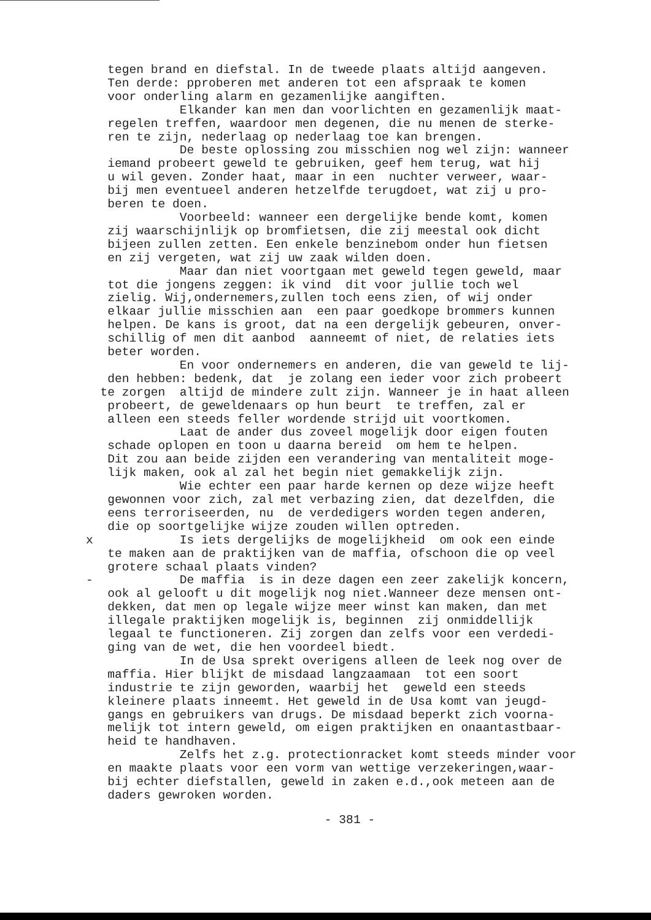tegen brand en diefstal. In de tweede plaats altijd aangeven. Ten derde: pproberen met anderen tot een afspraak te komen voor onderling alarm en gezamenlijke aangiften. Elkander kan men dan voorlichten en gezamenlijk maat- regelen treffen, waardoor men degenen, die nu menen de sterke- ren te zijn, nederlaag op nederlaag toe kan brengen. De beste oplossing zou misschien nog wel zijn: wanneer iemand probeert geweld te gebruiken, geef hem terug, wat hij u wil geven. Zonder haat, maar in een nuchter verweer, waar- bij men eventueel anderen hetzelfde terugdoet, wat zij u pro- beren te doen. Voorbeeld: wanneer een dergelijke bende komt, komen zij waarschijnlijk op bromfietsen, die zij meestal ook dicht bijeen zullen zetten. Een enkele benzinebom onder hun fietsen en zij vergeten, wat zij uw zaak wilden doen. Maar dan niet voortgaan met geweld tegen geweld, maar tot die jongens zeggen: ik vind dit voor jullie toch wel zielig. Wij,ondernemers,zullen toch eens zien, of wij onder elkaar jullie misschien aan een paar goedkope brommers kunnen helpen. De kans is groot, dat na een dergelijk gebeuren, onver- schillig of men dit aanbod aanneemt of niet, de relaties iets beter worden. En voor ondernemers en anderen, die van geweld te lij- den hebben: bedenk, dat je zolang een ieder voor zich probeert te zorgen altijd de mindere zult zijn. Wanneer je in haat alleen probeert, de geweldenaars op hun beurt te treffen, zal er alleen een steeds feller wordende strijd uit voortkomen. Laat de ander dus zoveel mogelijk door eigen fouten schade oplopen en toon u daarna bereid om hem te helpen. Dit zou aan beide zijden een verandering van mentaliteit moge- lijk maken, ook al zal het begin niet gemakkelijk zijn. Wie echter een paar harde kernen op deze wijze heeft gewonnen voor zich, zal met verbazing zien, dat dezelfden, die eens terroriseerden, nu de verdedigers worden tegen anderen, die op soortgelijke wijze zouden willen optreden. x Is iets dergelijks de mogelijkheid om ook een einde te maken aan de praktijken van de maffia, ofschoon die op veel grotere schaal plaats vinden? - De maffia is in deze dagen een zeer zakelijk koncern, ook al gelooft u dit mogelijk nog niet.Wanneer deze mensen ont- dekken, dat men op legale wijze meer winst kan maken, dan met illegale praktijken mogelijk is, beginnen zij onmiddellijk legaal te functioneren. Zij zorgen dan zelfs voor een verdedi- ging van de wet, die hen voordeel biedt. In de Usa sprekt overigens alleen de leek nog over de maffia. Hier blijkt de misdaad langzaamaan tot een soort industrie te zijn geworden, waarbij het geweld een steeds kleinere plaats inneemt. Het geweld in de Usa komt van jeugd- gangs en gebruikers van drugs. De misdaad beperkt zich voorna- melijk tot intern geweld, om eigen praktijken en onaantastbaar- heid te handhaven. Zelfs het z.g. protectionracket komt steeds minder voor en maakte plaats voor een vorm van wettige verzekeringen,waar- bij echter diefstallen, geweld in zaken e.d.,ook meteen aan de daders gewroken worden.
- 381 -